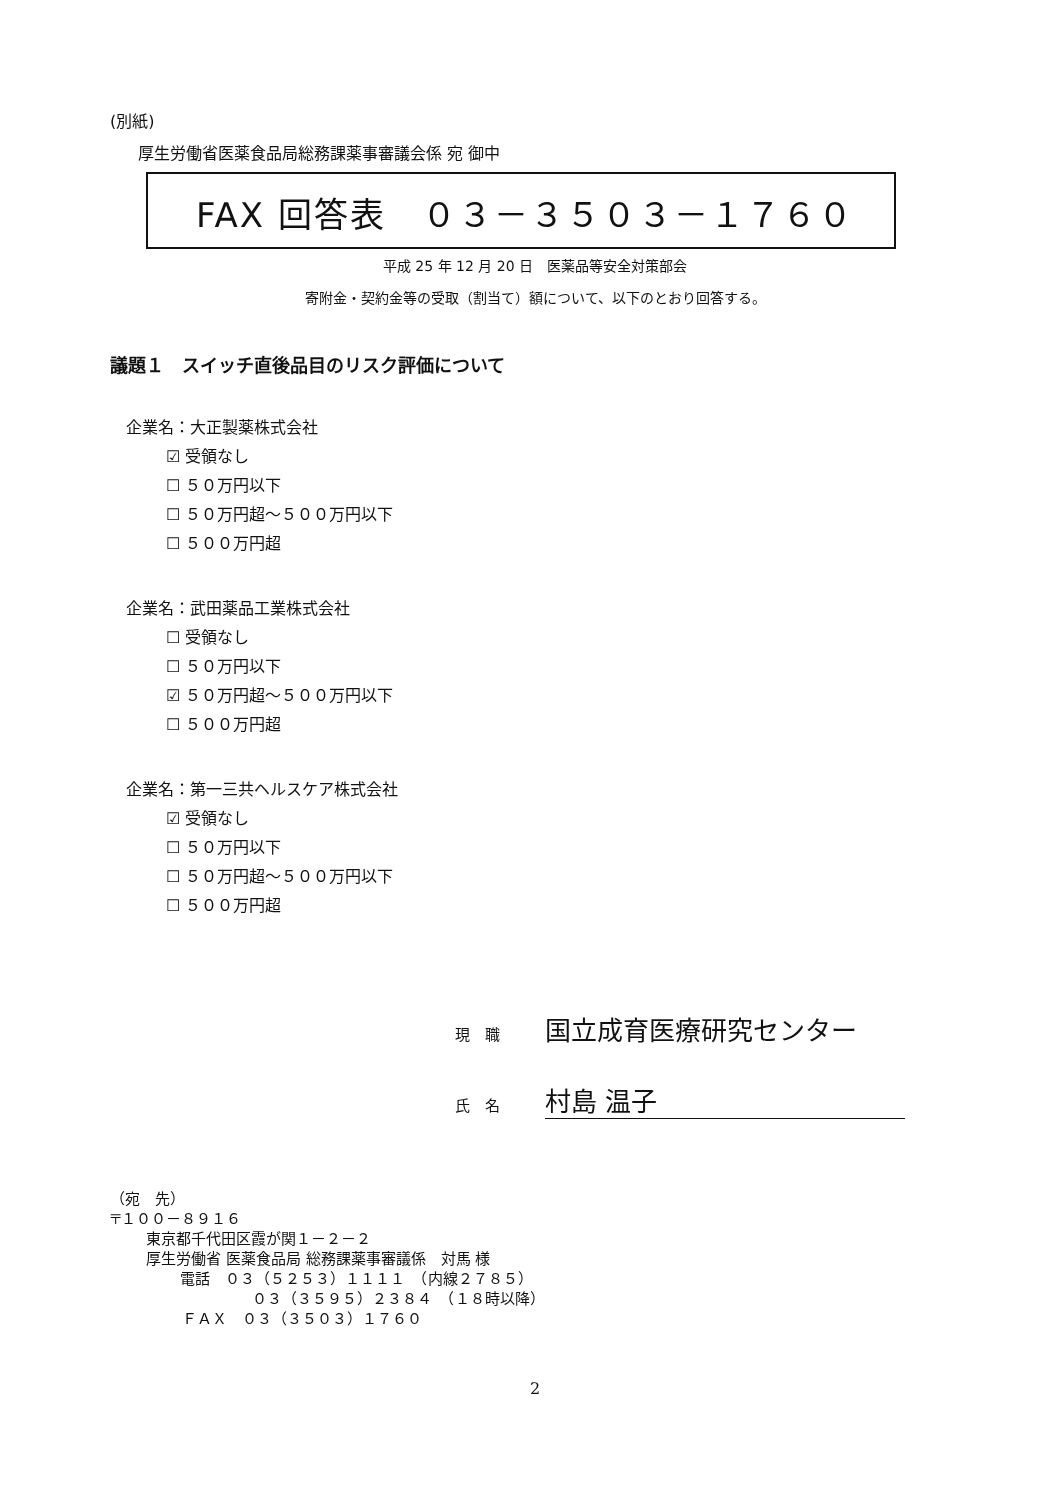(別紙)
厚生労働省医薬食品局総務課薬事審議会係 宛 御中
FAX 回答表　０３－３５０３－１７６０
平成 25 年 12 月 20 日　医薬品等安全対策部会
寄附金・契約金等の受取（割当て）額について、以下のとおり回答する。
議題１　スイッチ直後品目のリスク評価について
企業名：大正製薬株式会社
☑ 受領なし
☐ ５０万円以下
☐ ５０万円超～５００万円以下
☐ ５００万円超
企業名：武田薬品工業株式会社
☐ 受領なし
☐ ５０万円以下
☑ ５０万円超～５００万円以下
☐ ５００万円超
企業名：第一三共ヘルスケア株式会社
☑ 受領なし
☐ ５０万円以下
☐ ５０万円超～５００万円以下
☐ ５００万円超
現　職 国立成育医療研究センター
氏　名 村島 温子
（宛　先）
〒１００－８９１６
東京都千代田区霞が関１－２－２
厚生労働省 医薬食品局 総務課薬事審議係　対馬 様
電話　０３（５２５３）１１１１　（内線２７８５）
０３（３５９５）２３８４　（１８時以降）
ＦＡＸ　０３（３５０３）１７６０
2